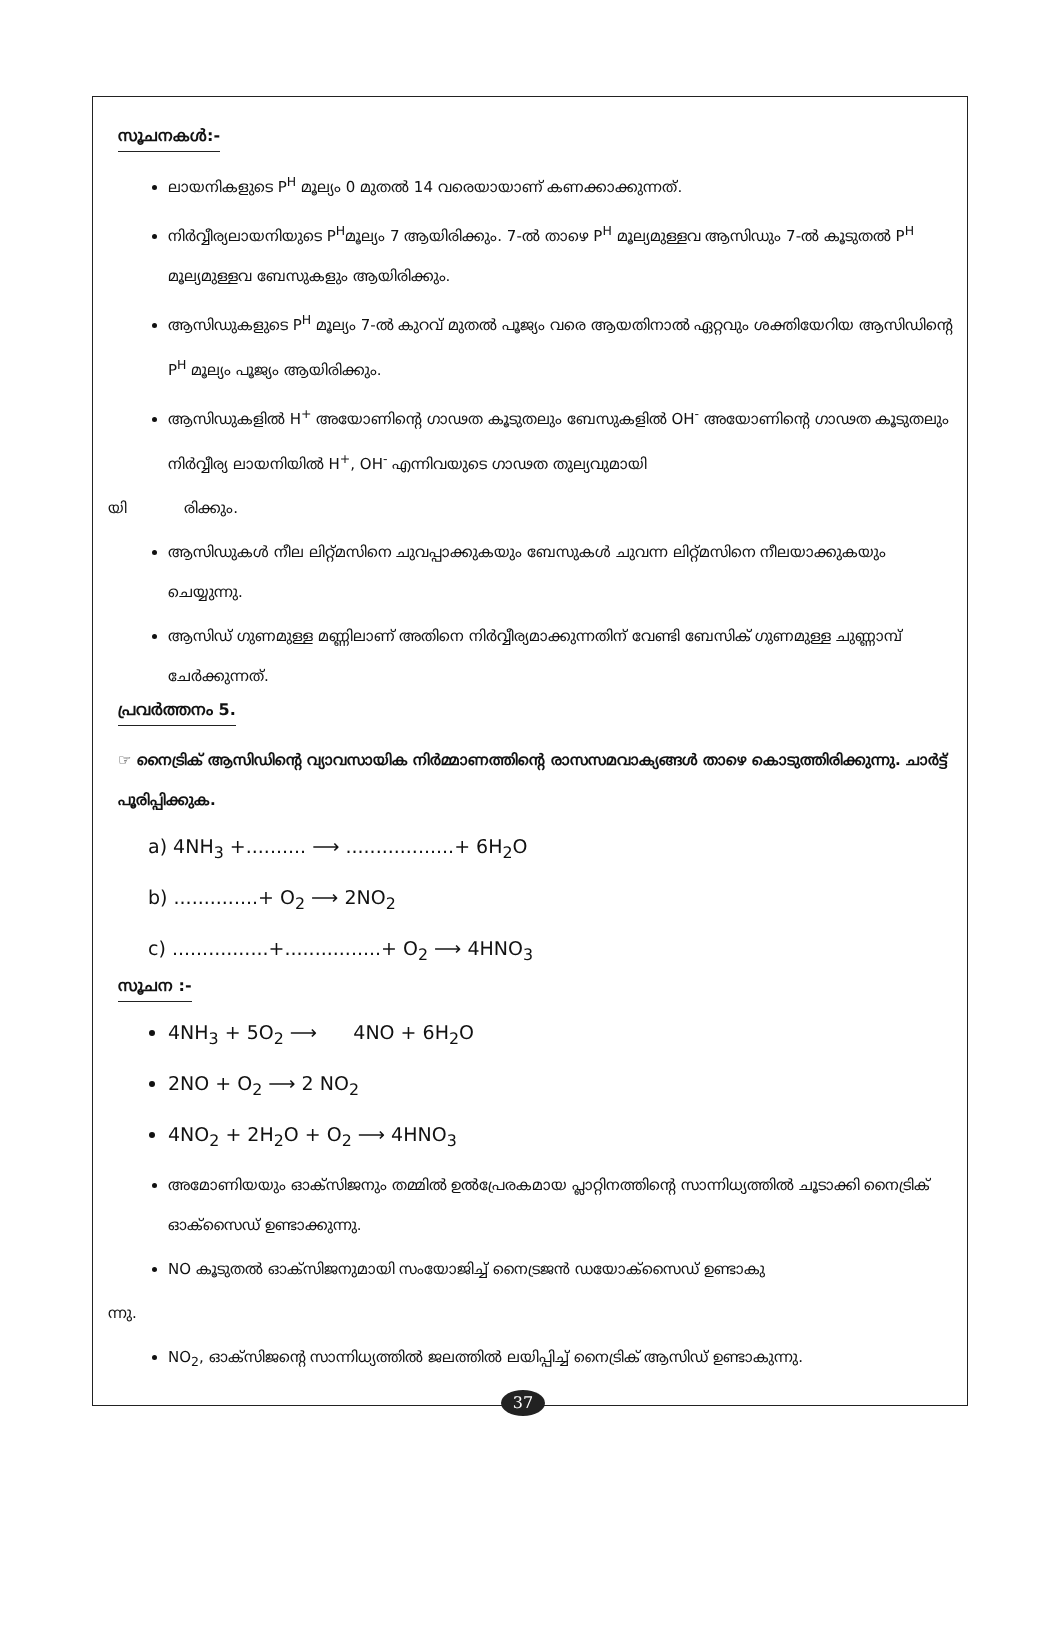സൂചനകൾ:-
ലായനികളുടെ P<sup>H</sup> മൂല്യം 0 മുതൽ 14 വരെയായാണ് കണക്കാക്കുന്നത്.
നിർവ്വീര്യലായനിയുടെ P<sup>H</sup>മൂല്യം 7 ആയിരിക്കും. 7-ൽ താഴെ P<sup>H</sup> മൂല്യമുള്ളവ ആസിഡും 7-ൽ കൂടുതൽ P<sup>H</sup> മൂല്യമുള്ളവ ബേസുകളും ആയിരിക്കും.
ആസിഡുകളുടെ P<sup>H</sup> മൂല്യം 7-ൽ കുറവ് മുതൽ പൂജ്യം വരെ ആയതിനാൽ ഏറ്റവും ശക്തിയേറിയ ആസിഡിന്റെ P<sup>H</sup> മൂല്യം പൂജ്യം ആയിരിക്കും.
ആസിഡുകളിൽ H<sup>+</sup> അയോണിന്റെ ഗാഢത കൂടുതലും ബേസുകളിൽ OH<sup>-</sup> അയോണിന്റെ ഗാഢത കൂടുതലും നിർവ്വീര്യ ലായനിയിൽ H<sup>+</sup>, OH<sup>-</sup> എന്നിവയുടെ ഗാഢത തുല്യവുമായി
യി രിക്കും.
ആസിഡുകൾ നീല ലിറ്റ്മസിനെ ചുവപ്പാക്കുകയും ബേസുകൾ ചുവന്ന ലിറ്റ്മസിനെ നീലയാക്കുകയും ചെയ്യുന്നു.
ആസിഡ് ഗുണമുള്ള മണ്ണിലാണ് അതിനെ നിർവ്വീര്യമാക്കുന്നതിന് വേണ്ടി ബേസിക് ഗുണമുള്ള ചുണ്ണാമ്പ് ചേർക്കുന്നത്.
പ്രവർത്തനം 5.
☞ നൈട്രിക് ആസിഡിന്റെ വ്യാവസായിക നിർമ്മാണത്തിന്റെ രാസസമവാക്യങ്ങൾ താഴെ കൊടുത്തിരിക്കുന്നു. ചാർട്ട് പൂരിപ്പിക്കുക.
a) 4NH<sub>3</sub> +.......... ⟶ ..................+ 6H<sub>2</sub>O
b) ..............+ O<sub>2</sub> ⟶ 2NO<sub>2</sub>
c) ................+................+ O<sub>2</sub> ⟶ 4HNO<sub>3</sub>
സൂചന :-
4NH<sub>3</sub> + 5O<sub>2</sub> ⟶ 4NO + 6H<sub>2</sub>O
2NO + O<sub>2</sub> ⟶ 2 NO<sub>2</sub>
4NO<sub>2</sub> + 2H<sub>2</sub>O + O<sub>2</sub> ⟶ 4HNO<sub>3</sub>
അമോണിയയും ഓക്സിജനും തമ്മിൽ ഉൽപ്രേരകമായ പ്ലാറ്റിനത്തിന്റെ സാന്നിധ്യത്തിൽ ചൂടാക്കി നൈട്രിക് ഓക്സൈഡ് ഉണ്ടാക്കുന്നു.
NO കൂടുതൽ ഓക്സിജനുമായി സംയോജിച്ച് നൈട്രജൻ ഡയോക്സൈഡ് ഉണ്ടാകു
ന്നു.
NO<sub>2</sub>, ഓക്സിജന്റെ സാന്നിധ്യത്തിൽ ജലത്തിൽ ലയിപ്പിച്ച് നൈട്രിക് ആസിഡ് ഉണ്ടാകുന്നു.
37